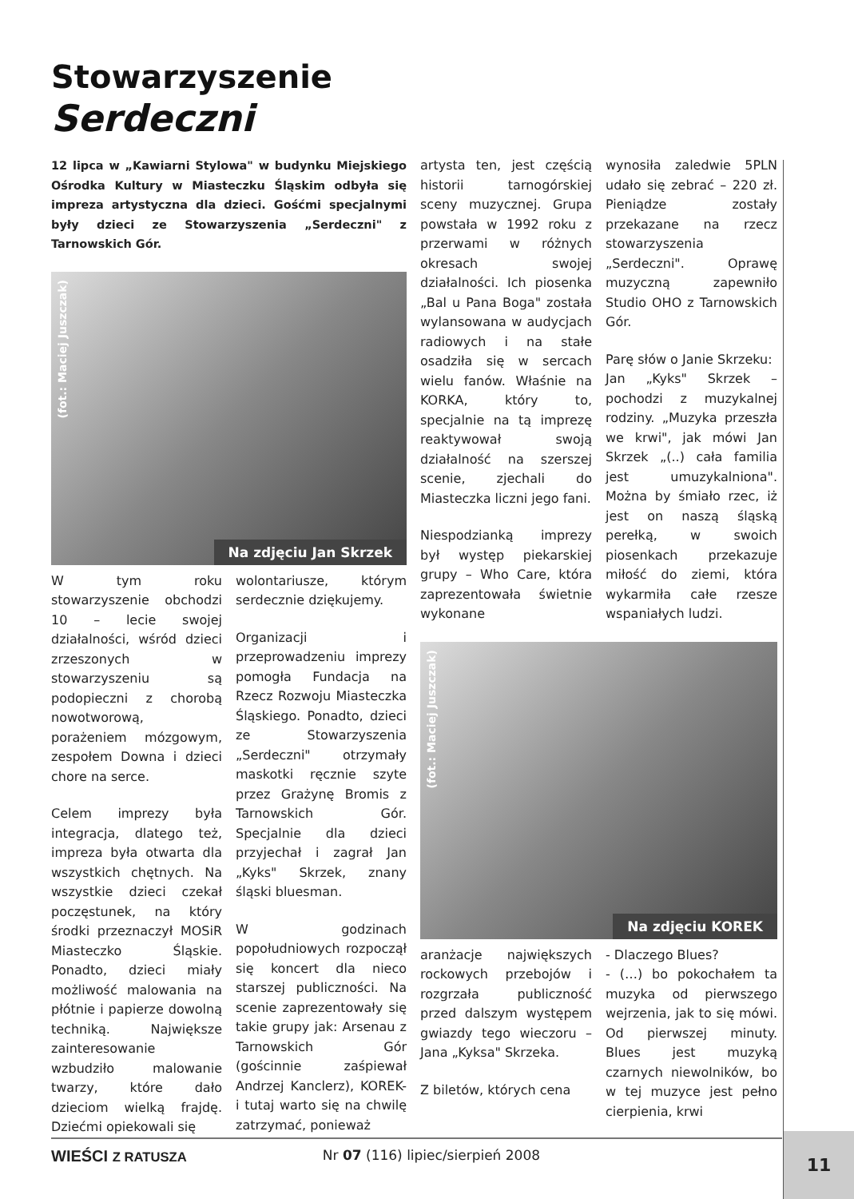Stowarzyszenie
Serdeczni
12 lipca w „Kawiarni Stylowa" w budynku Miejskiego Ośrodka Kultury w Miasteczku Śląskim odbyła się impreza artystyczna dla dzieci. Gośćmi specjalnymi były dzieci ze Stowarzyszenia „Serdeczni" z Tarnowskich Gór.
(fot.: Maciej Juszczak)
Na zdjęciu Jan Skrzek
W tym roku stowarzyszenie obchodzi 10 – lecie swojej działalności, wśród dzieci zrzeszonych w stowarzyszeniu są podopieczni z chorobą nowotworową, porażeniem mózgowym, zespołem Downa i dzieci chore na serce.
Celem imprezy była integracja, dlatego też, impreza była otwarta dla wszystkich chętnych. Na wszystkie dzieci czekał poczęstunek, na który środki przeznaczył MOSiR Miasteczko Śląskie. Ponadto, dzieci miały możliwość malowania na płótnie i papierze dowolną techniką. Największe zainteresowanie wzbudziło malowanie twarzy, które dało dzieciom wielką frajdę. Dziećmi opiekowali się
wolontariusze, którym serdecznie dziękujemy.
Organizacji i przeprowadzeniu imprezy pomogła Fundacja na Rzecz Rozwoju Miasteczka Śląskiego. Ponadto, dzieci ze Stowarzyszenia „Serdeczni" otrzymały maskotki ręcznie szyte przez Grażynę Bromis z Tarnowskich Gór. Specjalnie dla dzieci przyjechał i zagrał Jan „Kyks" Skrzek, znany śląski bluesman.
W godzinach popołudniowych rozpoczął się koncert dla nieco starszej publiczności. Na scenie zaprezentowały się takie grupy jak: Arsenau z Tarnowskich Gór (gościnnie zaśpiewał Andrzej Kanclerz), KOREK- i tutaj warto się na chwilę zatrzymać, ponieważ
artysta ten, jest częścią historii tarnogórskiej sceny muzycznej. Grupa powstała w 1992 roku z przerwami w różnych okresach swojej działalności. Ich piosenka „Bal u Pana Boga" została wylansowana w audycjach radiowych i na stałe osadziła się w sercach wielu fanów. Właśnie na KORKA, który to, specjalnie na tą imprezę reaktywował swoją działalność na szerszej scenie, zjechali do Miasteczka liczni jego fani.
Niespodzianką imprezy był występ piekarskiej grupy – Who Care, która zaprezentowała świetnie wykonane
wynosiła zaledwie 5PLN udało się zebrać – 220 zł. Pieniądze zostały przekazane na rzecz stowarzyszenia „Serdeczni". Oprawę muzyczną zapewniło Studio OHO z Tarnowskich Gór.
Parę słów o Janie Skrzeku:
Jan „Kyks" Skrzek – pochodzi z muzykalnej rodziny. „Muzyka przeszła we krwi", jak mówi Jan Skrzek „(..) cała familia jest umuzykalniona". Można by śmiało rzec, iż jest on naszą śląską perełką, w swoich piosenkach przekazuje miłość do ziemi, która wykarmiła całe rzesze wspaniałych ludzi.
(fot.: Maciej Juszczak)
Na zdjęciu KOREK
aranżacje największych rockowych przebojów i rozgrzała publiczność przed dalszym występem gwiazdy tego wieczoru – Jana „Kyksa" Skrzeka.
Z biletów, których cena
- Dlaczego Blues?
- (…) bo pokochałem ta muzyka od pierwszego wejrzenia, jak to się mówi. Od pierwszej minuty. Blues jest muzyką czarnych niewolników, bo w tej muzyce jest pełno cierpienia, krwi
WIEŚCI Z RATUSZA Nr 07 (116) lipiec/sierpień 2008 11